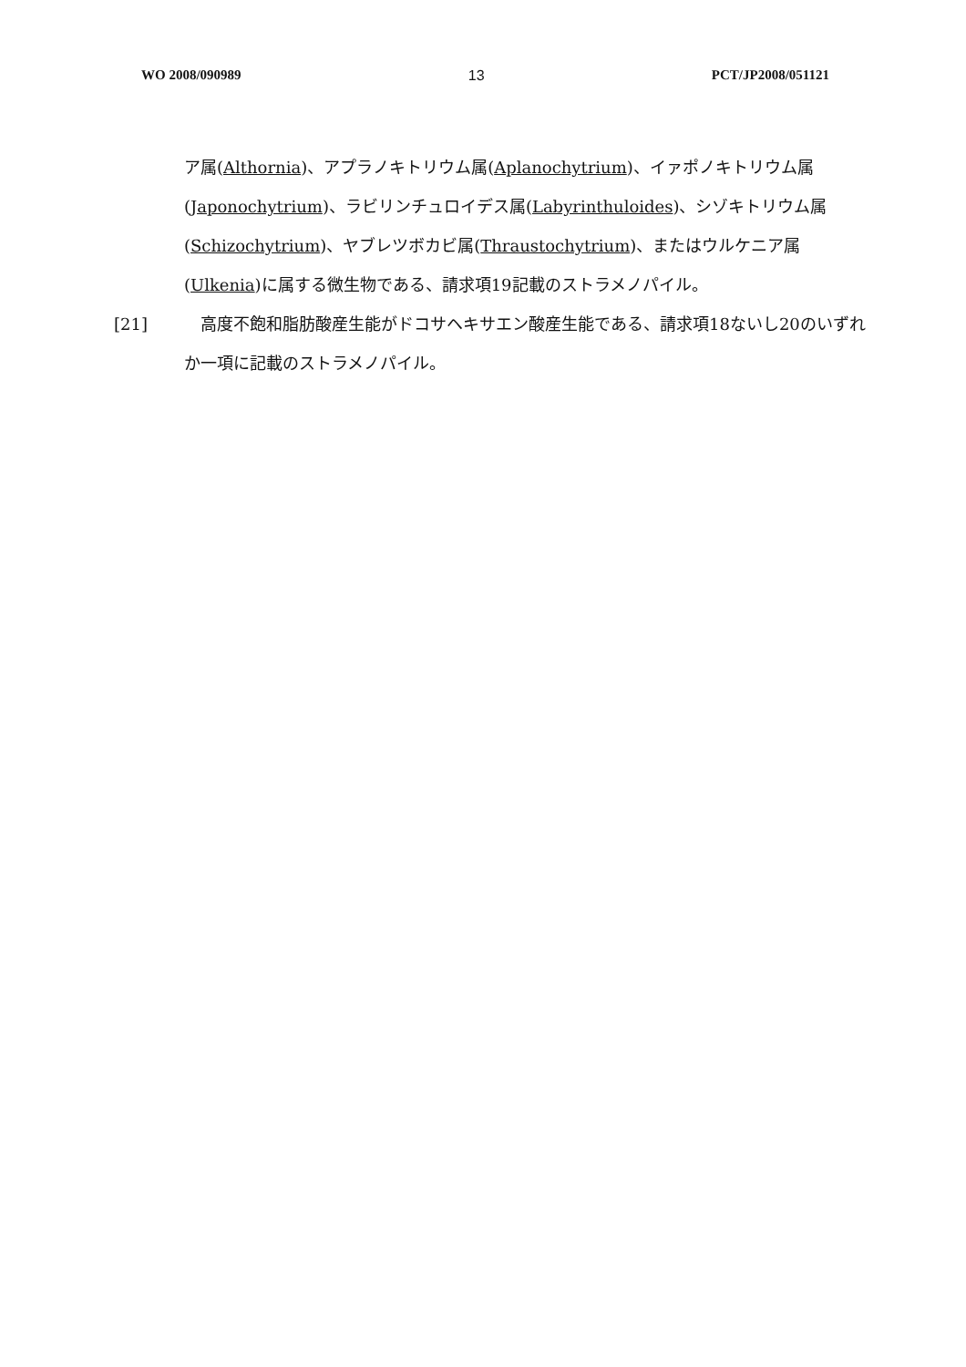WO 2008/090989 13 PCT/JP2008/051121
ア属(Althornia)、アプラノキトリウム属(Aplanochytrium)、イァポノキトリウム属(Japonochytrium)、ラビリンチュロイデス属(Labyrinthuloides)、シゾキトリウム属(Schizochytrium)、ヤブレツボカビ属(Thraustochytrium)、またはウルケニア属(Ulkenia)に属する微生物である、請求項19記載のストラメノパイル。
[21] 　高度不飽和脂肪酸産生能がドコサヘキサエン酸産生能である、請求項18ないし20のいずれか一項に記載のストラメノパイル。